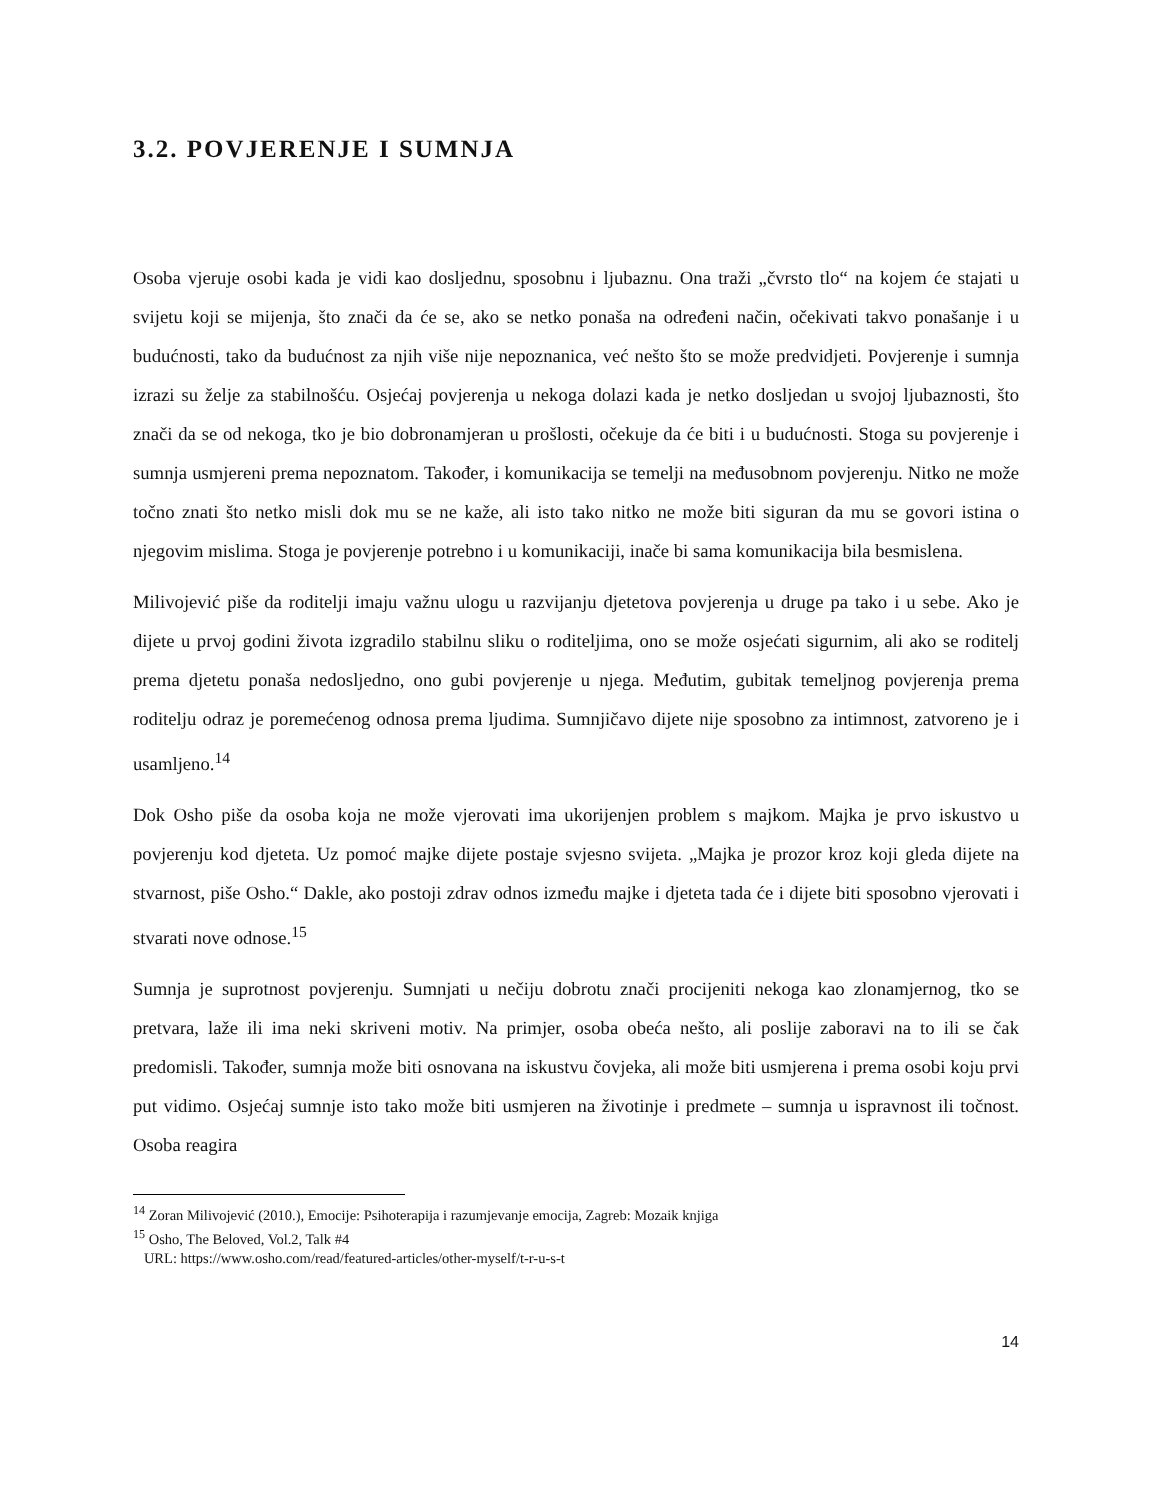3.2. POVJERENJE I SUMNJA
Osoba vjeruje osobi kada je vidi kao dosljednu, sposobnu i ljubaznu. Ona traži „čvrsto tlo“ na kojem će stajati u svijetu koji se mijenja, što znači da će se, ako se netko ponaša na određeni način, očekivati takvo ponašanje i u budućnosti, tako da budućnost za njih više nije nepoznanica, već nešto što se može predvidjeti. Povjerenje i sumnja izrazi su želje za stabilnošću. Osjećaj povjerenja u nekoga dolazi kada je netko dosljedan u svojoj ljubaznosti, što znači da se od nekoga, tko je bio dobronamjeran u prošlosti, očekuje da će biti i u budućnosti. Stoga su povjerenje i sumnja usmjereni prema nepoznatom. Također, i komunikacija se temelji na međusobnom povjerenju. Nitko ne može točno znati što netko misli dok mu se ne kaže, ali isto tako nitko ne može biti siguran da mu se govori istina o njegovim mislima. Stoga je povjerenje potrebno i u komunikaciji, inače bi sama komunikacija bila besmislena.
Milivojević piše da roditelji imaju važnu ulogu u razvijanju djetetova povjerenja u druge pa tako i u sebe. Ako je dijete u prvoj godini života izgradilo stabilnu sliku o roditeljima, ono se može osjećati sigurnim, ali ako se roditelj prema djetetu ponaša nedosljedno, ono gubi povjerenje u njega. Međutim, gubitak temeljnog povjerenja prema roditelju odraz je poremećenog odnosa prema ljudima. Sumnjičavo dijete nije sposobno za intimnost, zatvoreno je i usamljeno.<sup>14</sup>
Dok Osho piše da osoba koja ne može vjerovati ima ukorijenjen problem s majkom. Majka je prvo iskustvo u povjerenju kod djeteta. Uz pomoć majke dijete postaje svjesno svijeta. „Majka je prozor kroz koji gleda dijete na stvarnost, piše Osho.“ Dakle, ako postoji zdrav odnos između majke i djeteta tada će i dijete biti sposobno vjerovati i stvarati nove odnose.<sup>15</sup>
Sumnja je suprotnost povjerenju. Sumnjati u nečiju dobrotu znači procijeniti nekoga kao zlonamjernog, tko se pretvara, laže ili ima neki skriveni motiv. Na primjer, osoba obeća nešto, ali poslije zaboravi na to ili se čak predomisli. Također, sumnja može biti osnovana na iskustvu čovjeka, ali može biti usmjerena i prema osobi koju prvi put vidimo. Osjećaj sumnje isto tako može biti usmjeren na životinje i predmete – sumnja u ispravnost ili točnost. Osoba reagira
<sup>14</sup> Zoran Milivojević (2010.), Emocije: Psihoterapija i razumjevanje emocija, Zagreb: Mozaik knjiga
<sup>15</sup> Osho, The Beloved, Vol.2, Talk #4
URL: https://www.osho.com/read/featured-articles/other-myself/t-r-u-s-t
14